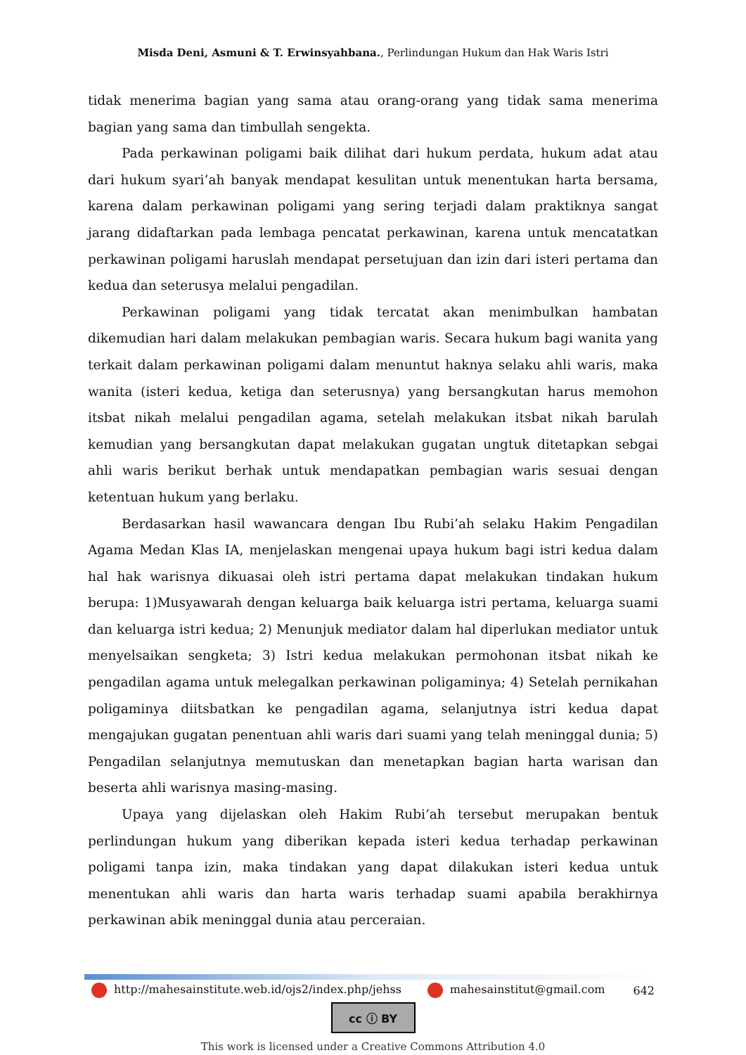Misda Deni, Asmuni & T. Erwinsyahbana., Perlindungan Hukum dan Hak Waris Istri
tidak menerima bagian yang sama atau orang-orang yang tidak sama menerima bagian yang sama dan timbullah sengekta.
Pada perkawinan poligami baik dilihat dari hukum perdata, hukum adat atau dari hukum syari’ah banyak mendapat kesulitan untuk menentukan harta bersama, karena dalam perkawinan poligami yang sering terjadi dalam praktiknya sangat jarang didaftarkan pada lembaga pencatat perkawinan, karena untuk mencatatkan perkawinan poligami haruslah mendapat persetujuan dan izin dari isteri pertama dan kedua dan seterusya melalui pengadilan.
Perkawinan poligami yang tidak tercatat akan menimbulkan hambatan dikemudian hari dalam melakukan pembagian waris. Secara hukum bagi wanita yang terkait dalam perkawinan poligami dalam menuntut haknya selaku ahli waris, maka wanita (isteri kedua, ketiga dan seterusnya) yang bersangkutan harus memohon itsbat nikah melalui pengadilan agama, setelah melakukan itsbat nikah barulah kemudian yang bersangkutan dapat melakukan gugatan ungtuk ditetapkan sebgai ahli waris berikut berhak untuk mendapatkan pembagian waris sesuai dengan ketentuan hukum yang berlaku.
Berdasarkan hasil wawancara dengan Ibu Rubi’ah selaku Hakim Pengadilan Agama Medan Klas IA, menjelaskan mengenai upaya hukum bagi istri kedua dalam hal hak warisnya dikuasai oleh istri pertama dapat melakukan tindakan hukum berupa: 1)Musyawarah dengan keluarga baik keluarga istri pertama, keluarga suami dan keluarga istri kedua; 2) Menunjuk mediator dalam hal diperlukan mediator untuk menyelsaikan sengketa; 3) Istri kedua melakukan permohonan itsbat nikah ke pengadilan agama untuk melegalkan perkawinan poligaminya; 4) Setelah pernikahan poligaminya diitsbatkan ke pengadilan agama, selanjutnya istri kedua dapat mengajukan gugatan penentuan ahli waris dari suami yang telah meninggal dunia; 5) Pengadilan selanjutnya memutuskan dan menetapkan bagian harta warisan dan beserta ahli warisnya masing-masing.
Upaya yang dijelaskan oleh Hakim Rubi’ah tersebut merupakan bentuk perlindungan hukum yang diberikan kepada isteri kedua terhadap perkawinan poligami tanpa izin, maka tindakan yang dapat dilakukan isteri kedua untuk menentukan ahli waris dan harta waris terhadap suami apabila berakhirnya perkawinan abik meninggal dunia atau perceraian.
http://mahesainstitute.web.id/ojs2/index.php/jehss mahesainstitut@gmail.com 642
cc ⓘ BY
This work is licensed under a Creative Commons Attribution 4.0